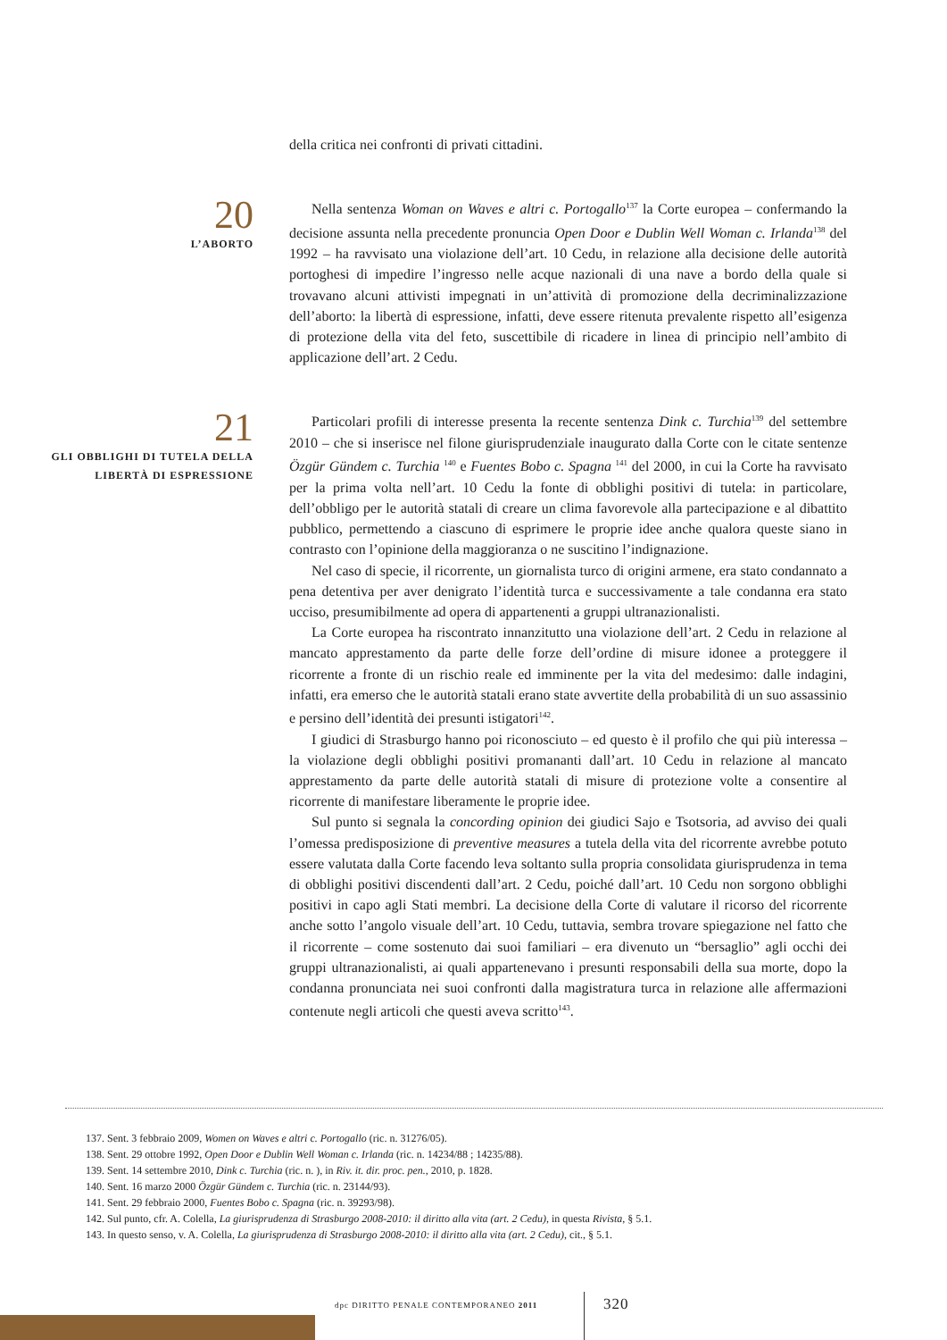della critica nei confronti di privati cittadini.
20
L’ABORTO
Nella sentenza Woman on Waves e altri c. Portogallo<sup>137</sup> la Corte europea – confermando la decisione assunta nella precedente pronuncia Open Door e Dublin Well Woman c. Irlanda<sup>138</sup> del 1992 – ha ravvisato una violazione dell’art. 10 Cedu, in relazione alla decisione delle autorità portoghesi di impedire l’ingresso nelle acque nazionali di una nave a bordo della quale si trovavano alcuni attivisti impegnati in un’attività di promozione della decriminalizzazione dell’aborto: la libertà di espressione, infatti, deve essere ritenuta prevalente rispetto all’esigenza di protezione della vita del feto, suscettibile di ricadere in linea di principio nell’ambito di applicazione dell’art. 2 Cedu.
21
GLI OBBLIGHI DI TUTELA DELLA LIBERTÀ DI ESPRESSIONE
Particolari profili di interesse presenta la recente sentenza Dink c. Turchia<sup>139</sup> del settembre 2010 – che si inserisce nel filone giurisprudenziale inaugurato dalla Corte con le citate sentenze Özgür Gündem c. Turchia <sup>140</sup> e Fuentes Bobo c. Spagna <sup>141</sup> del 2000, in cui la Corte ha ravvisato per la prima volta nell’art. 10 Cedu la fonte di obblighi positivi di tutela: in particolare, dell’obbligo per le autorità statali di creare un clima favorevole alla partecipazione e al dibattito pubblico, permettendo a ciascuno di esprimere le proprie idee anche qualora queste siano in contrasto con l’opinione della maggioranza o ne suscitino l’indignazione.
Nel caso di specie, il ricorrente, un giornalista turco di origini armene, era stato condannato a pena detentiva per aver denigrato l’identità turca e successivamente a tale condanna era stato ucciso, presumibilmente ad opera di appartenenti a gruppi ultranazionalisti.
La Corte europea ha riscontrato innanzitutto una violazione dell’art. 2 Cedu in relazione al mancato apprestamento da parte delle forze dell’ordine di misure idonee a proteggere il ricorrente a fronte di un rischio reale ed imminente per la vita del medesimo: dalle indagini, infatti, era emerso che le autorità statali erano state avvertite della probabilità di un suo assassinio e persino dell’identità dei presunti istigatori<sup>142</sup>.
I giudici di Strasburgo hanno poi riconosciuto – ed questo è il profilo che qui più interessa – la violazione degli obblighi positivi promananti dall’art. 10 Cedu in relazione al mancato apprestamento da parte delle autorità statali di misure di protezione volte a consentire al ricorrente di manifestare liberamente le proprie idee.
Sul punto si segnala la concording opinion dei giudici Sajo e Tsotsoria, ad avviso dei quali l’omessa predisposizione di preventive measures a tutela della vita del ricorrente avrebbe potuto essere valutata dalla Corte facendo leva soltanto sulla propria consolidata giurisprudenza in tema di obblighi positivi discendenti dall’art. 2 Cedu, poiché dall’art. 10 Cedu non sorgono obblighi positivi in capo agli Stati membri. La decisione della Corte di valutare il ricorso del ricorrente anche sotto l’angolo visuale dell’art. 10 Cedu, tuttavia, sembra trovare spiegazione nel fatto che il ricorrente – come sostenuto dai suoi familiari – era divenuto un “bersaglio” agli occhi dei gruppi ultranazionalisti, ai quali appartenevano i presunti responsabili della sua morte, dopo la condanna pronunciata nei suoi confronti dalla magistratura turca in relazione alle affermazioni contenute negli articoli che questi aveva scritto<sup>143</sup>.
137. Sent. 3 febbraio 2009, Women on Waves e altri c. Portogallo (ric. n. 31276/05).
138. Sent. 29 ottobre 1992, Open Door e Dublin Well Woman c. Irlanda (ric. n. 14234/88 ; 14235/88).
139. Sent. 14 settembre 2010, Dink c. Turchia (ric. n. ), in Riv. it. dir. proc. pen., 2010, p. 1828.
140. Sent. 16 marzo 2000 Özgür Gündem c. Turchia (ric. n. 23144/93).
141. Sent. 29 febbraio 2000, Fuentes Bobo c. Spagna (ric. n. 39293/98).
142. Sul punto, cfr. A. Colella, La giurisprudenza di Strasburgo 2008-2010: il diritto alla vita (art. 2 Cedu), in questa Rivista, § 5.1.
143. In questo senso, v. A. Colella, La giurisprudenza di Strasburgo 2008-2010: il diritto alla vita (art. 2 Cedu), cit., § 5.1.
dpc DIRITTO PENALE CONTEMPORANEO 2011
320